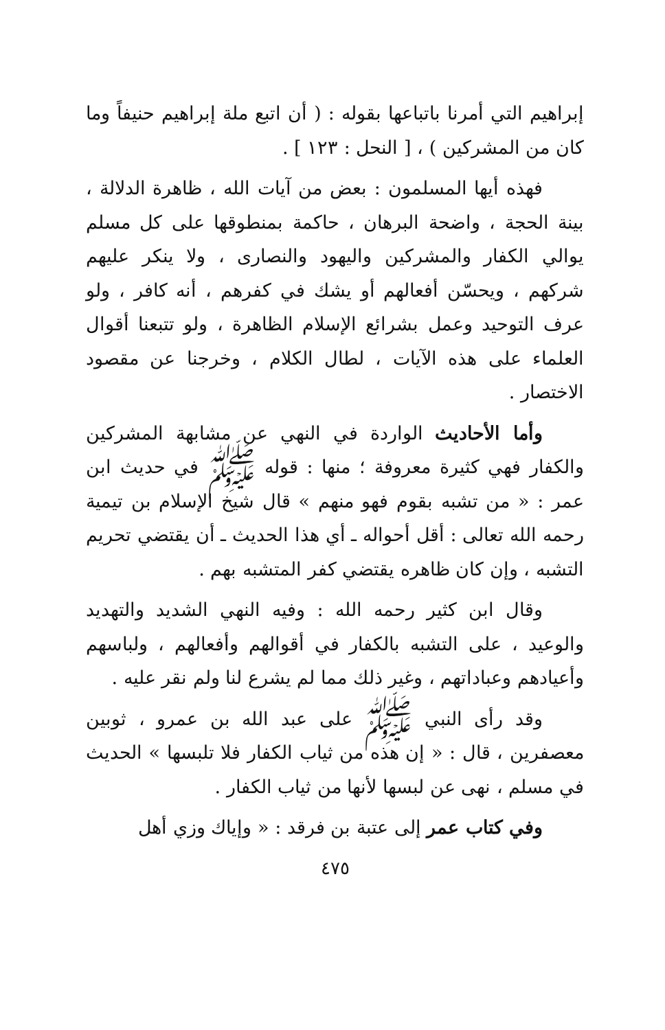إبراهيم التي أمرنا باتباعها بقوله : ( أن اتبع ملة إبراهيم حنيفاً وما كان من المشركين ) ، [ النحل : ١٢٣ ] .
فهذه أيها المسلمون : بعض من آيات الله ، ظاهرة الدلالة ، بينة الحجة ، واضحة البرهان ، حاكمة بمنطوقها على كل مسلم يوالي الكفار والمشركين واليهود والنصارى ، ولا ينكر عليهم شركهم ، ويحسّن أفعالهم أو يشك في كفرهم ، أنه كافر ، ولو عرف التوحيد وعمل بشرائع الإسلام الظاهرة ، ولو تتبعنا أقوال العلماء على هذه الآيات ، لطال الكلام ، وخرجنا عن مقصود الاختصار .
وأما الأحاديث الواردة في النهي عن مشابهة المشركين والكفار فهي كثيرة معروفة ؛ منها : قوله ﷺ في حديث ابن عمر : « من تشبه بقوم فهو منهم » قال شيخ الإسلام بن تيمية رحمه الله تعالى : أقل أحواله ـ أي هذا الحديث ـ أن يقتضي تحريم التشبه ، وإن كان ظاهره يقتضي كفر المتشبه بهم .
وقال ابن كثير رحمه الله : وفيه النهي الشديد والتهديد والوعيد ، على التشبه بالكفار في أقوالهم وأفعالهم ، ولباسهم وأعيادهم وعباداتهم ، وغير ذلك مما لم يشرع لنا ولم نقر عليه .
وقد رأى النبي ﷺ على عبد الله بن عمرو ، ثوبين معصفرين ، قال : « إن هذه من ثياب الكفار فلا تلبسها » الحديث في مسلم ، نهى عن لبسها لأنها من ثياب الكفار .
وفي كتاب عمر إلى عتبة بن فرقد : « وإياك وزي أهل
٤٧٥